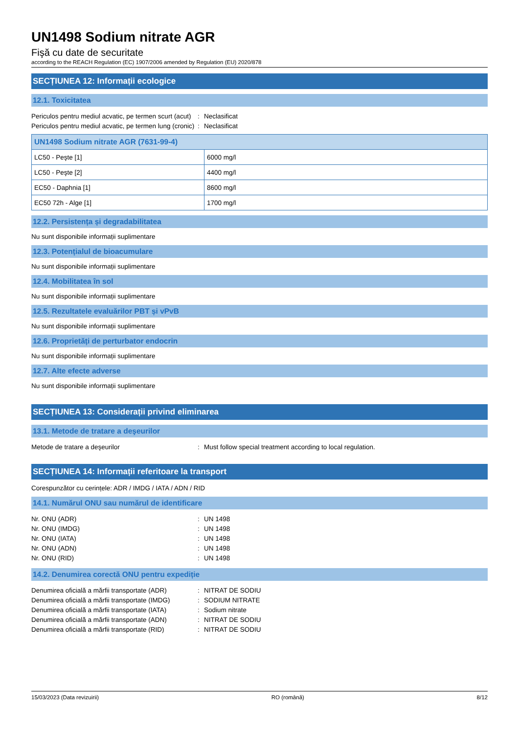UN1498 Sodium nitrate AGR
Fişă cu date de securitate
according to the REACH Regulation (EC) 1907/2006 amended by Regulation (EU) 2020/878
SECȚIUNEA 12: Informații ecologice
12.1. Toxicitatea
Periculos pentru mediul acvatic, pe termen scurt (acut)
: Neclasificat
Periculos pentru mediul acvatic, pe termen lung (cronic)
: Neclasificat
| UN1498 Sodium nitrate AGR (7631-99-4) | |
| --- | --- |
| LC50 - Peşte [1] | 6000 mg/l |
| LC50 - Peşte [2] | 4400 mg/l |
| EC50 - Daphnia [1] | 8600 mg/l |
| EC50 72h - Alge [1] | 1700 mg/l |
12.2. Persistența și degradabilitatea
Nu sunt disponibile informații suplimentare
12.3. Potențialul de bioacumulare
Nu sunt disponibile informații suplimentare
12.4. Mobilitatea în sol
Nu sunt disponibile informații suplimentare
12.5. Rezultatele evaluărilor PBT și vPvB
Nu sunt disponibile informații suplimentare
12.6. Proprietăți de perturbator endocrin
Nu sunt disponibile informații suplimentare
12.7. Alte efecte adverse
Nu sunt disponibile informații suplimentare
SECȚIUNEA 13: Considerații privind eliminarea
13.1. Metode de tratare a deşeurilor
Metode de tratare a deşeurilor : Must follow special treatment according to local regulation.
SECȚIUNEA 14: Informații referitoare la transport
Corespunzător cu cerințele: ADR / IMDG / IATA / ADN / RID
14.1. Numărul ONU sau numărul de identificare
Nr. ONU (ADR) : UN 1498
Nr. ONU (IMDG) : UN 1498
Nr. ONU (IATA) : UN 1498
Nr. ONU (ADN) : UN 1498
Nr. ONU (RID) : UN 1498
14.2. Denumirea corectă ONU pentru expediție
Denumirea oficială a mărfii transportate (ADR)
: NITRAT DE SODIU
Denumirea oficială a mărfii transportate (IMDG)
: SODIUM NITRATE
Denumirea oficială a mărfii transportate (IATA)
: Sodium nitrate
Denumirea oficială a mărfii transportate (ADN)
: NITRAT DE SODIU
Denumirea oficială a mărfii transportate (RID)
: NITRAT DE SODIU
15/03/2023 (Data revizuirii) RO (română) 8/12